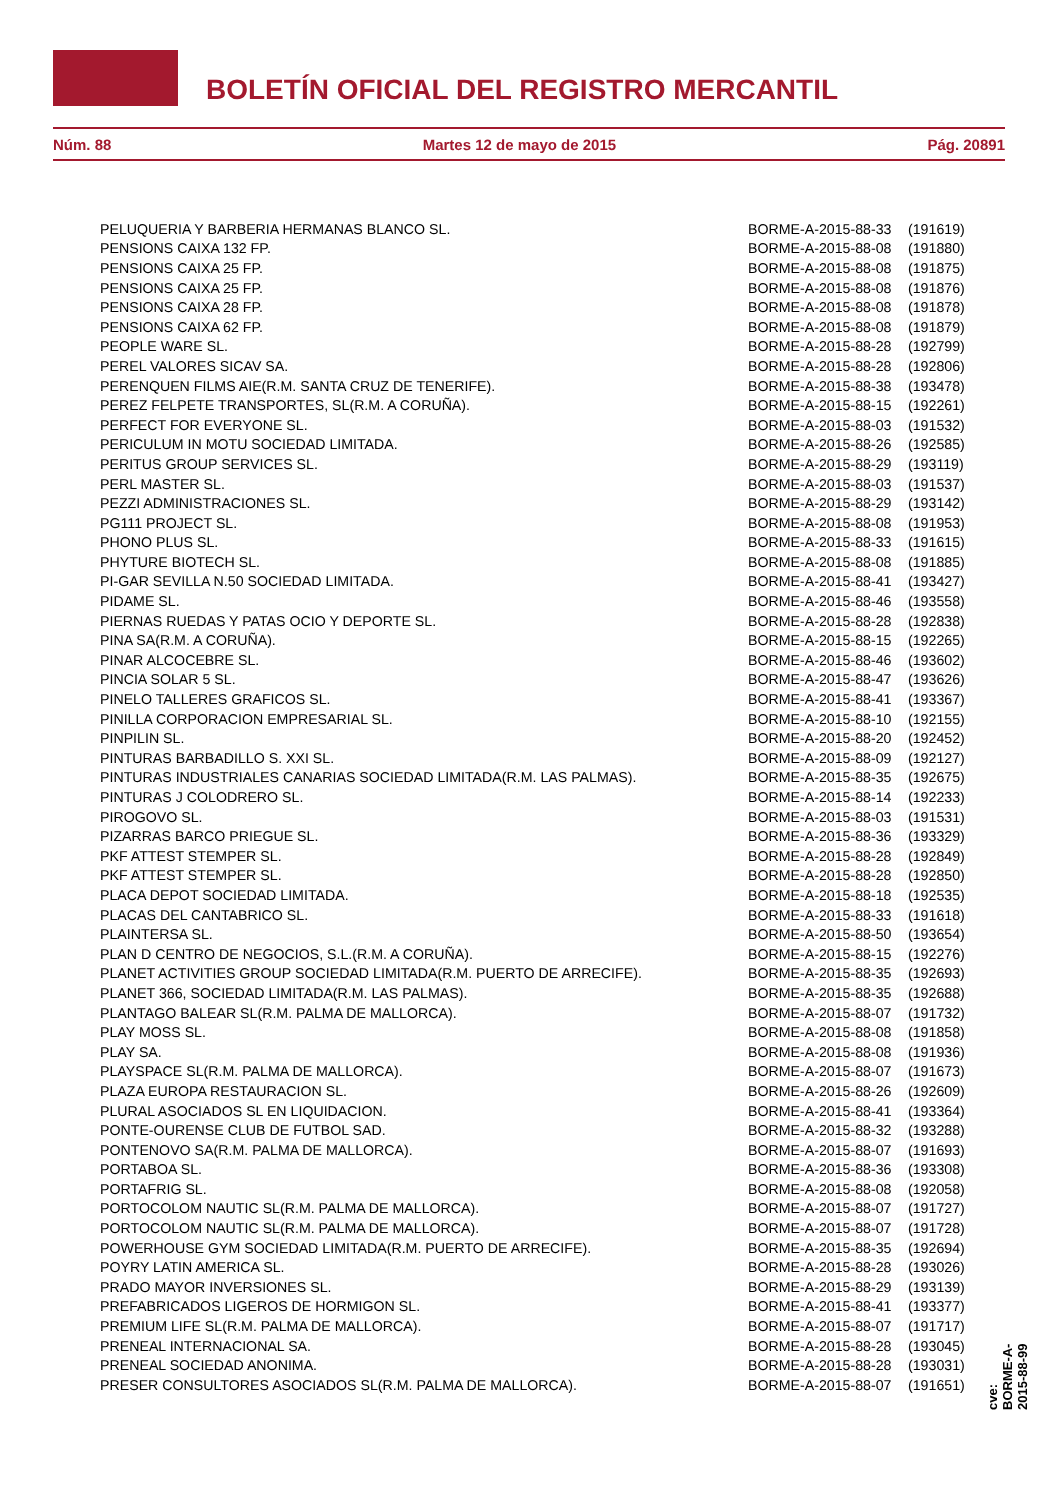BOLETÍN OFICIAL DEL REGISTRO MERCANTIL
Núm. 88 Martes 12 de mayo de 2015 Pág. 20891
| PELUQUERIA Y BARBERIA HERMANAS BLANCO SL. | BORME-A-2015-88-33 | (191619) |
| PENSIONS CAIXA 132 FP. | BORME-A-2015-88-08 | (191880) |
| PENSIONS CAIXA 25 FP. | BORME-A-2015-88-08 | (191875) |
| PENSIONS CAIXA 25 FP. | BORME-A-2015-88-08 | (191876) |
| PENSIONS CAIXA 28 FP. | BORME-A-2015-88-08 | (191878) |
| PENSIONS CAIXA 62 FP. | BORME-A-2015-88-08 | (191879) |
| PEOPLE WARE SL. | BORME-A-2015-88-28 | (192799) |
| PEREL VALORES SICAV SA. | BORME-A-2015-88-28 | (192806) |
| PERENQUEN FILMS AIE(R.M. SANTA CRUZ DE TENERIFE). | BORME-A-2015-88-38 | (193478) |
| PEREZ FELPETE TRANSPORTES, SL(R.M. A CORUÑA). | BORME-A-2015-88-15 | (192261) |
| PERFECT FOR EVERYONE SL. | BORME-A-2015-88-03 | (191532) |
| PERICULUM IN MOTU SOCIEDAD LIMITADA. | BORME-A-2015-88-26 | (192585) |
| PERITUS GROUP SERVICES SL. | BORME-A-2015-88-29 | (193119) |
| PERL MASTER SL. | BORME-A-2015-88-03 | (191537) |
| PEZZI ADMINISTRACIONES SL. | BORME-A-2015-88-29 | (193142) |
| PG111 PROJECT SL. | BORME-A-2015-88-08 | (191953) |
| PHONO PLUS SL. | BORME-A-2015-88-33 | (191615) |
| PHYTURE BIOTECH SL. | BORME-A-2015-88-08 | (191885) |
| PI-GAR SEVILLA N.50 SOCIEDAD LIMITADA. | BORME-A-2015-88-41 | (193427) |
| PIDAME SL. | BORME-A-2015-88-46 | (193558) |
| PIERNAS RUEDAS Y PATAS OCIO Y DEPORTE SL. | BORME-A-2015-88-28 | (192838) |
| PINA SA(R.M. A CORUÑA). | BORME-A-2015-88-15 | (192265) |
| PINAR ALCOCEBRE SL. | BORME-A-2015-88-46 | (193602) |
| PINCIA SOLAR 5 SL. | BORME-A-2015-88-47 | (193626) |
| PINELO TALLERES GRAFICOS SL. | BORME-A-2015-88-41 | (193367) |
| PINILLA CORPORACION EMPRESARIAL SL. | BORME-A-2015-88-10 | (192155) |
| PINPILIN SL. | BORME-A-2015-88-20 | (192452) |
| PINTURAS BARBADILLO S. XXI SL. | BORME-A-2015-88-09 | (192127) |
| PINTURAS INDUSTRIALES CANARIAS SOCIEDAD LIMITADA(R.M. LAS PALMAS). | BORME-A-2015-88-35 | (192675) |
| PINTURAS J COLODRERO SL. | BORME-A-2015-88-14 | (192233) |
| PIROGOVO SL. | BORME-A-2015-88-03 | (191531) |
| PIZARRAS BARCO PRIEGUE SL. | BORME-A-2015-88-36 | (193329) |
| PKF ATTEST STEMPER SL. | BORME-A-2015-88-28 | (192849) |
| PKF ATTEST STEMPER SL. | BORME-A-2015-88-28 | (192850) |
| PLACA DEPOT SOCIEDAD LIMITADA. | BORME-A-2015-88-18 | (192535) |
| PLACAS DEL CANTABRICO SL. | BORME-A-2015-88-33 | (191618) |
| PLAINTERSA SL. | BORME-A-2015-88-50 | (193654) |
| PLAN D CENTRO DE NEGOCIOS, S.L.(R.M. A CORUÑA). | BORME-A-2015-88-15 | (192276) |
| PLANET ACTIVITIES GROUP SOCIEDAD LIMITADA(R.M. PUERTO DE ARRECIFE). | BORME-A-2015-88-35 | (192693) |
| PLANET 366, SOCIEDAD LIMITADA(R.M. LAS PALMAS). | BORME-A-2015-88-35 | (192688) |
| PLANTAGO BALEAR SL(R.M. PALMA DE MALLORCA). | BORME-A-2015-88-07 | (191732) |
| PLAY MOSS SL. | BORME-A-2015-88-08 | (191858) |
| PLAY SA. | BORME-A-2015-88-08 | (191936) |
| PLAYSPACE SL(R.M. PALMA DE MALLORCA). | BORME-A-2015-88-07 | (191673) |
| PLAZA EUROPA RESTAURACION SL. | BORME-A-2015-88-26 | (192609) |
| PLURAL ASOCIADOS SL EN LIQUIDACION. | BORME-A-2015-88-41 | (193364) |
| PONTE-OURENSE CLUB DE FUTBOL SAD. | BORME-A-2015-88-32 | (193288) |
| PONTENOVO SA(R.M. PALMA DE MALLORCA). | BORME-A-2015-88-07 | (191693) |
| PORTABOA SL. | BORME-A-2015-88-36 | (193308) |
| PORTAFRIG SL. | BORME-A-2015-88-08 | (192058) |
| PORTOCOLOM NAUTIC SL(R.M. PALMA DE MALLORCA). | BORME-A-2015-88-07 | (191727) |
| PORTOCOLOM NAUTIC SL(R.M. PALMA DE MALLORCA). | BORME-A-2015-88-07 | (191728) |
| POWERHOUSE GYM SOCIEDAD LIMITADA(R.M. PUERTO DE ARRECIFE). | BORME-A-2015-88-35 | (192694) |
| POYRY LATIN AMERICA SL. | BORME-A-2015-88-28 | (193026) |
| PRADO MAYOR INVERSIONES SL. | BORME-A-2015-88-29 | (193139) |
| PREFABRICADOS LIGEROS DE HORMIGON SL. | BORME-A-2015-88-41 | (193377) |
| PREMIUM LIFE SL(R.M. PALMA DE MALLORCA). | BORME-A-2015-88-07 | (191717) |
| PRENEAL INTERNACIONAL SA. | BORME-A-2015-88-28 | (193045) |
| PRENEAL SOCIEDAD ANONIMA. | BORME-A-2015-88-28 | (193031) |
| PRESER CONSULTORES ASOCIADOS SL(R.M. PALMA DE MALLORCA). | BORME-A-2015-88-07 | (191651) |
cve: BORME-A-2015-88-99